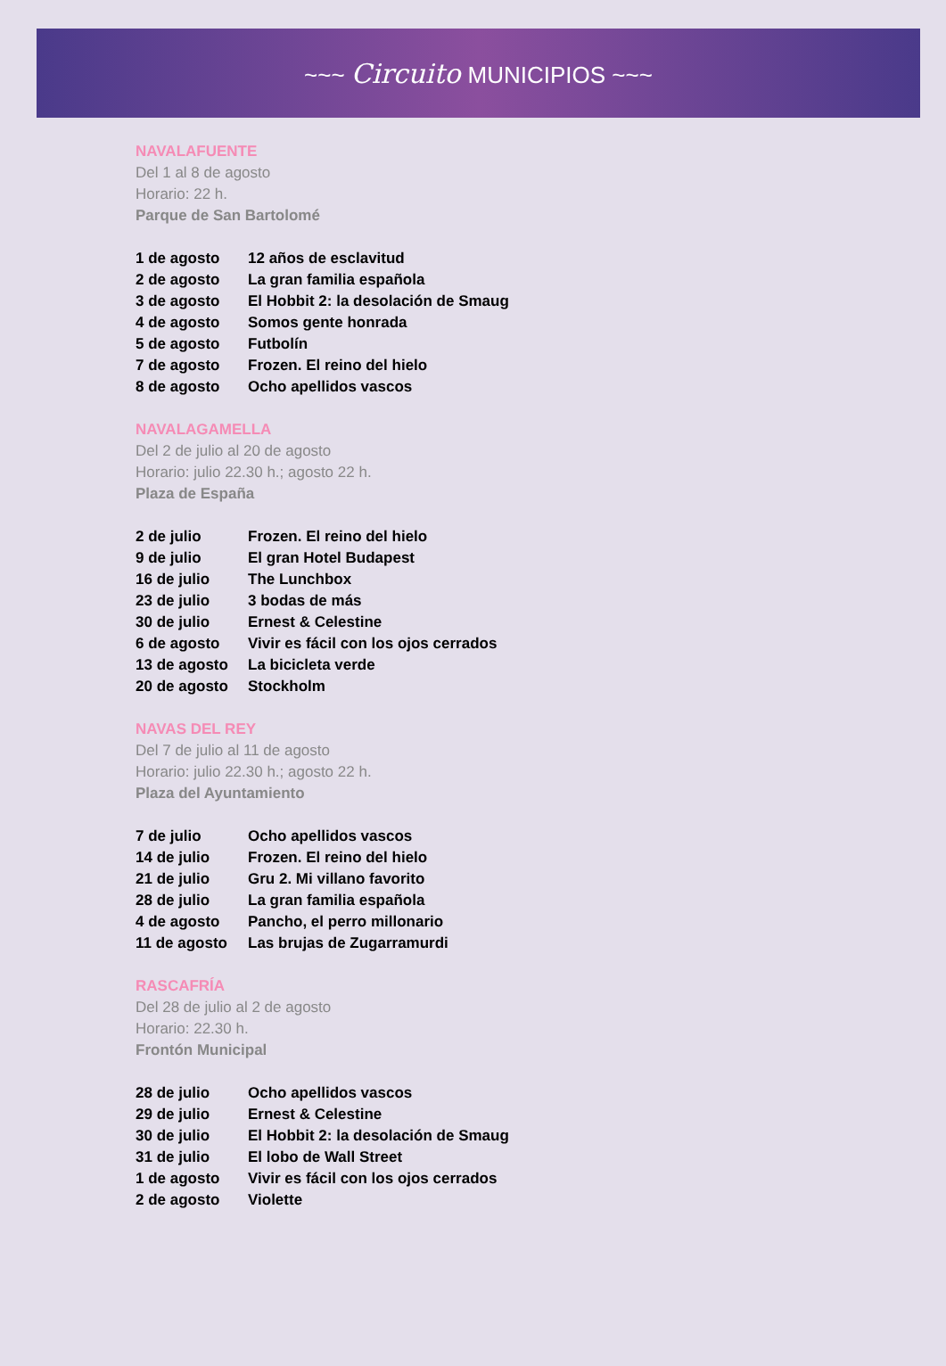~~~ Circuito MUNICIPIOS ~~~
NAVALAFUENTE
Del 1 al 8 de agosto
Horario: 22 h.
Parque de San Bartolomé
| 1 de agosto | 12 años de esclavitud |
| 2 de agosto | La gran familia española |
| 3 de agosto | El Hobbit 2: la desolación de Smaug |
| 4 de agosto | Somos gente honrada |
| 5 de agosto | Futbolín |
| 7 de agosto | Frozen. El reino del hielo |
| 8 de agosto | Ocho apellidos vascos |
NAVALAGAMELLA
Del 2 de julio al 20 de agosto
Horario: julio 22.30 h.; agosto 22 h.
Plaza de España
| 2 de julio | Frozen. El reino del hielo |
| 9 de julio | El gran Hotel Budapest |
| 16 de julio | The Lunchbox |
| 23 de julio | 3 bodas de más |
| 30 de julio | Ernest & Celestine |
| 6 de agosto | Vivir es fácil con los ojos cerrados |
| 13 de agosto | La bicicleta verde |
| 20 de agosto | Stockholm |
NAVAS DEL REY
Del 7 de julio al 11 de agosto
Horario: julio 22.30 h.; agosto 22 h.
Plaza del Ayuntamiento
| 7 de julio | Ocho apellidos vascos |
| 14 de julio | Frozen. El reino del hielo |
| 21 de julio | Gru 2. Mi villano favorito |
| 28 de julio | La gran familia española |
| 4 de agosto | Pancho, el perro millonario |
| 11 de agosto | Las brujas de Zugarramurdi |
RASCAFRÍA
Del 28 de julio al 2 de agosto
Horario: 22.30 h.
Frontón Municipal
| 28 de julio | Ocho apellidos vascos |
| 29 de julio | Ernest & Celestine |
| 30 de julio | El Hobbit 2: la desolación de Smaug |
| 31 de julio | El lobo de Wall Street |
| 1 de agosto | Vivir es fácil con los ojos cerrados |
| 2 de agosto | Violette |